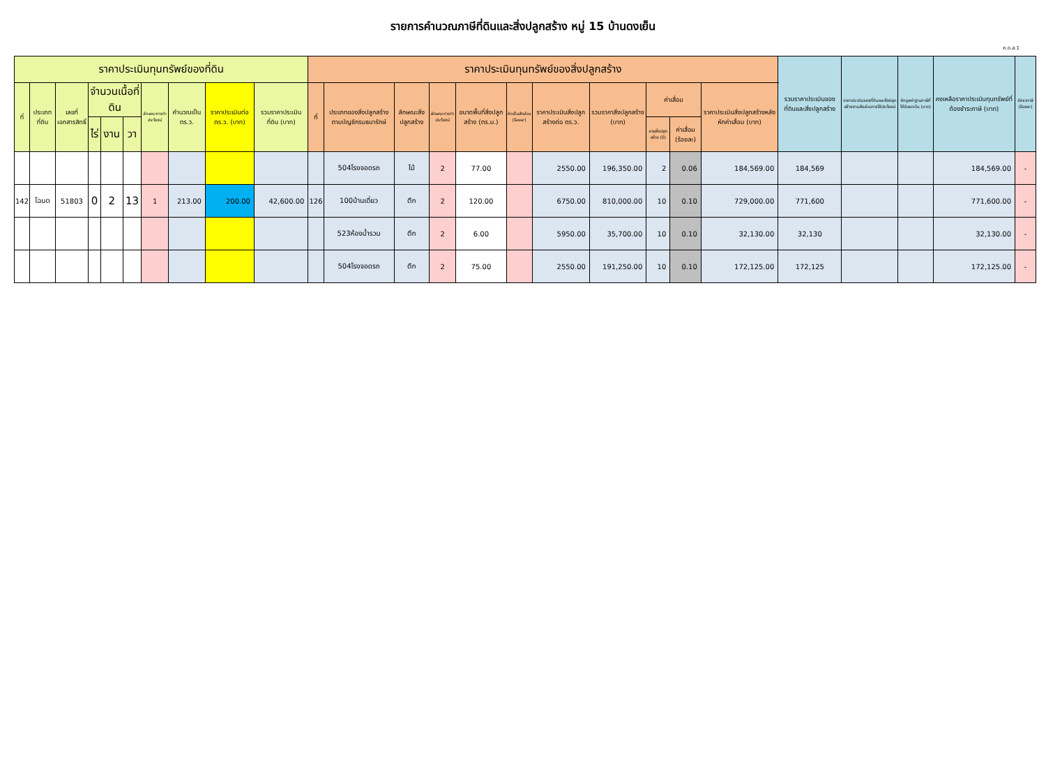รายการคำนวณภาษีที่ดินและสิ่งปลูกสร้าง หมู่ 15 บ้านดงเย็น
ภ.ด.ส.1
| ราคาประเมินทุนทรัพย์ของที่ดิน | | | | | | | | | | ราคาประเมินทุนทรัพย์ของสิ่งปลูกสร้าง | | | | | | | | | | | รวมราคาประเมินของที่ดินและสิ่งปลูกสร้าง | ราคาประเมินของที่ดินและสิ่งปลูกสร้างตามสัดส่วนการใช้ประโยชน์ | หักมูลค่าฐานภาษีที่ได้รับยกเว้น (บาท) | คงเหลือราคาประเมินทุนทรัพย์ที่ต้องชำระภาษี (บาท) | อัตราภาษี (ร้อยละ) |
| --- | --- | --- | --- | --- | --- | --- | --- | --- | --- | --- | --- | --- | --- | --- | --- | --- | --- | --- | --- | --- | --- | --- | --- | --- | --- |
| ที่ | ประเภทที่ดิน | เลขที่เอกสารสิทธิ์ | จำนวนเนื้อที่ดิน | | | ลักษณะการทำประโยชน์ | คำนวณเป็น ตร.ว. | ราคาประเมินต่อ ตร.ว. (บาท) | รวมราคาประเมินที่ดิน (บาท) | ที่ | ประเภทของสิ่งปลูกสร้างตามบัญชีกรมธนารักษ์ | ลักษณะสิ่งปลูกสร้าง | ลักษณะการทำประโยชน์ | ขนาดพื้นที่สิ่งปลูกสร้าง (ตร.ม.) | คิดเป็นสัดส่วน (ร้อยละ) | ราคาประเมินสิ่งปลูกสร้างต่อ ตร.ว. | รวมราคาสิ่งปลูกสร้าง (บาท) | ค่าเสื่อม | | ราคาประเมินสิ่งปลูกสร้างหลังหักค่าเสื่อม (บาท) | | | | | |
| | | | ไร่ | งาน | วา | | | | | | | | | | | | | อายุสิ่งปลูกสร้าง (ปี) | ค่าเสื่อม (ร้อยละ) | | | | | | |
| | | | | | | | | | | | 504โรงจอดรถ | ไม้ | 2 | 77.00 | | 2550.00 | 196,350.00 | 2 | 0.06 | 184,569.00 | 184,569 | | | 184,569.00 | - |
| 142 | โฉนด | 51803 | 0 | 2 | 13 | 1 | 213.00 | 200.00 | 42,600.00 | 126 | 100บ้านเดี่ยว | ตึก | 2 | 120.00 | | 6750.00 | 810,000.00 | 10 | 0.10 | 729,000.00 | 771,600 | | | 771,600.00 | - |
| | | | | | | | | | | | 523ห้องน้ำรวม | ตึก | 2 | 6.00 | | 5950.00 | 35,700.00 | 10 | 0.10 | 32,130.00 | 32,130 | | | 32,130.00 | - |
| | | | | | | | | | | | 504โรงจอดรถ | ตึก | 2 | 75.00 | | 2550.00 | 191,250.00 | 10 | 0.10 | 172,125.00 | 172,125 | | | 172,125.00 | - |